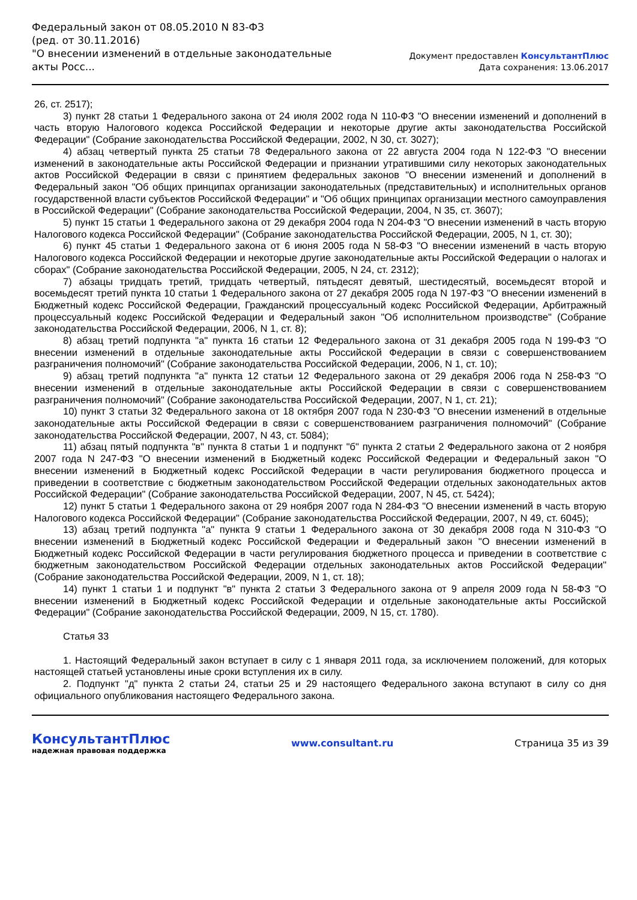Федеральный закон от 08.05.2010 N 83-ФЗ
(ред. от 30.11.2016)
"О внесении изменений в отдельные законодательные акты Росс...
Документ предоставлен КонсультантПлюс
Дата сохранения: 13.06.2017
26, ст. 2517);
3) пункт 28 статьи 1 Федерального закона от 24 июля 2002 года N 110-ФЗ "О внесении изменений и дополнений в часть вторую Налогового кодекса Российской Федерации и некоторые другие акты законодательства Российской Федерации" (Собрание законодательства Российской Федерации, 2002, N 30, ст. 3027);
4) абзац четвертый пункта 25 статьи 78 Федерального закона от 22 августа 2004 года N 122-ФЗ "О внесении изменений в законодательные акты Российской Федерации и признании утратившими силу некоторых законодательных актов Российской Федерации в связи с принятием федеральных законов "О внесении изменений и дополнений в Федеральный закон "Об общих принципах организации законодательных (представительных) и исполнительных органов государственной власти субъектов Российской Федерации" и "Об общих принципах организации местного самоуправления в Российской Федерации" (Собрание законодательства Российской Федерации, 2004, N 35, ст. 3607);
5) пункт 15 статьи 1 Федерального закона от 29 декабря 2004 года N 204-ФЗ "О внесении изменений в часть вторую Налогового кодекса Российской Федерации" (Собрание законодательства Российской Федерации, 2005, N 1, ст. 30);
6) пункт 45 статьи 1 Федерального закона от 6 июня 2005 года N 58-ФЗ "О внесении изменений в часть вторую Налогового кодекса Российской Федерации и некоторые другие законодательные акты Российской Федерации о налогах и сборах" (Собрание законодательства Российской Федерации, 2005, N 24, ст. 2312);
7) абзацы тридцать третий, тридцать четвертый, пятьдесят девятый, шестидесятый, восемьдесят второй и восемьдесят третий пункта 10 статьи 1 Федерального закона от 27 декабря 2005 года N 197-ФЗ "О внесении изменений в Бюджетный кодекс Российской Федерации, Гражданский процессуальный кодекс Российской Федерации, Арбитражный процессуальный кодекс Российской Федерации и Федеральный закон "Об исполнительном производстве" (Собрание законодательства Российской Федерации, 2006, N 1, ст. 8);
8) абзац третий подпункта "а" пункта 16 статьи 12 Федерального закона от 31 декабря 2005 года N 199-ФЗ "О внесении изменений в отдельные законодательные акты Российской Федерации в связи с совершенствованием разграничения полномочий" (Собрание законодательства Российской Федерации, 2006, N 1, ст. 10);
9) абзац третий подпункта "а" пункта 12 статьи 12 Федерального закона от 29 декабря 2006 года N 258-ФЗ "О внесении изменений в отдельные законодательные акты Российской Федерации в связи с совершенствованием разграничения полномочий" (Собрание законодательства Российской Федерации, 2007, N 1, ст. 21);
10) пункт 3 статьи 32 Федерального закона от 18 октября 2007 года N 230-ФЗ "О внесении изменений в отдельные законодательные акты Российской Федерации в связи с совершенствованием разграничения полномочий" (Собрание законодательства Российской Федерации, 2007, N 43, ст. 5084);
11) абзац пятый подпункта "в" пункта 8 статьи 1 и подпункт "б" пункта 2 статьи 2 Федерального закона от 2 ноября 2007 года N 247-ФЗ "О внесении изменений в Бюджетный кодекс Российской Федерации и Федеральный закон "О внесении изменений в Бюджетный кодекс Российской Федерации в части регулирования бюджетного процесса и приведении в соответствие с бюджетным законодательством Российской Федерации отдельных законодательных актов Российской Федерации" (Собрание законодательства Российской Федерации, 2007, N 45, ст. 5424);
12) пункт 5 статьи 1 Федерального закона от 29 ноября 2007 года N 284-ФЗ "О внесении изменений в часть вторую Налогового кодекса Российской Федерации" (Собрание законодательства Российской Федерации, 2007, N 49, ст. 6045);
13) абзац третий подпункта "а" пункта 9 статьи 1 Федерального закона от 30 декабря 2008 года N 310-ФЗ "О внесении изменений в Бюджетный кодекс Российской Федерации и Федеральный закон "О внесении изменений в Бюджетный кодекс Российской Федерации в части регулирования бюджетного процесса и приведении в соответствие с бюджетным законодательством Российской Федерации отдельных законодательных актов Российской Федерации" (Собрание законодательства Российской Федерации, 2009, N 1, ст. 18);
14) пункт 1 статьи 1 и подпункт "в" пункта 2 статьи 3 Федерального закона от 9 апреля 2009 года N 58-ФЗ "О внесении изменений в Бюджетный кодекс Российской Федерации и отдельные законодательные акты Российской Федерации" (Собрание законодательства Российской Федерации, 2009, N 15, ст. 1780).
Статья 33
1. Настоящий Федеральный закон вступает в силу с 1 января 2011 года, за исключением положений, для которых настоящей статьей установлены иные сроки вступления их в силу.
2. Подпункт "д" пункта 2 статьи 24, статьи 25 и 29 настоящего Федерального закона вступают в силу со дня официального опубликования настоящего Федерального закона.
КонсультантПлюс
надежная правовая поддержка
www.consultant.ru Страница 35 из 39